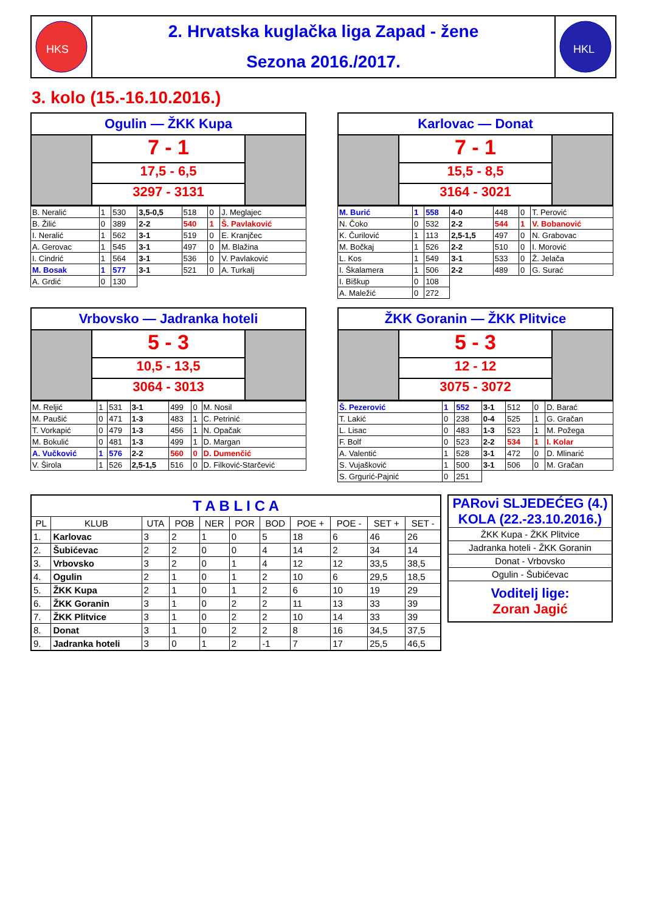HKS
2. Hrvatska kuglačka liga Zapad - žene
Sezona 2016./2017.
HKL
3. kolo (15.-16.10.2016.)
Ogulin — ŽKK Kupa
7 - 1
17,5 - 6,5
3297 - 3131
| B. Neralić | 1 | 530 | 3,5-0,5 | 518 | 0 | J. Meglajec |
| B. Žilić | 0 | 389 | 2-2 | 540 | 1 | Š. Pavlaković |
| I. Neralić | 1 | 562 | 3-1 | 519 | 0 | E. Kranjčec |
| A. Gerovac | 1 | 545 | 3-1 | 497 | 0 | M. Blažina |
| I. Cindrić | 1 | 564 | 3-1 | 536 | 0 | V. Pavlaković |
| M. Bosak | 1 | 577 | 3-1 | 521 | 0 | A. Turkalj |
| A. Grdić | 0 | 130 | | | | |
Karlovac — Donat
7 - 1
15,5 - 8,5
3164 - 3021
| M. Burić | 1 | 558 | 4-0 | 448 | 0 | T. Perović |
| N. Čoko | 0 | 532 | 2-2 | 544 | 1 | V. Bobanović |
| K. Čurilović | 1 | 113 | 2,5-1,5 | 497 | 0 | N. Grabovac |
| M. Bočkaj | 1 | 526 | 2-2 | 510 | 0 | I. Morović |
| L. Kos | 1 | 549 | 3-1 | 533 | 0 | Ž. Jelača |
| I. Škalamera | 1 | 506 | 2-2 | 489 | 0 | G. Surać |
| I. Biškup | 0 | 108 | | | | |
| A. Maležić | 0 | 272 | | | | |
Vrbovsko — Jadranka hoteli
5 - 3
10,5 - 13,5
3064 - 3013
| M. Reljić | 1 | 531 | 3-1 | 499 | 0 | M. Nosil |
| M. Paušić | 0 | 471 | 1-3 | 483 | 1 | C. Petrinić |
| T. Vorkapić | 0 | 479 | 1-3 | 456 | 1 | N. Opačak |
| M. Bokulić | 0 | 481 | 1-3 | 499 | 1 | D. Margan |
| A. Vučković | 1 | 576 | 2-2 | 560 | 0 | D. Dumenčić |
| V. Širola | 1 | 526 | 2,5-1,5 | 516 | 0 | D. Filković-Starčević |
ŽKK Goranin — ŽKK Plitvice
5 - 3
12 - 12
3075 - 3072
| Š. Pezerović | 1 | 552 | 3-1 | 512 | 0 | D. Barać |
| T. Lakić | 0 | 238 | 0-4 | 525 | 1 | G. Gračan |
| L. Lisac | 0 | 483 | 1-3 | 523 | 1 | M. Požega |
| F. Bolf | 0 | 523 | 2-2 | 534 | 1 | I. Kolar |
| A. Valentić | 1 | 528 | 3-1 | 472 | 0 | D. Mlinarić |
| S. Vujašković | 1 | 500 | 3-1 | 506 | 0 | M. Gračan |
| S. Grgurić-Pajnić | 0 | 251 | | | | |
| T A B L I C A | | | | | | | | | | |
| PL | KLUB | UTA | POB | NER | POR | BOD | POE + | POE - | SET + | SET - |
| 1. | Karlovac | 3 | 2 | 1 | 0 | 5 | 18 | 6 | 46 | 26 |
| 2. | Šubićevac | 2 | 2 | 0 | 0 | 4 | 14 | 2 | 34 | 14 |
| 3. | Vrbovsko | 3 | 2 | 0 | 1 | 4 | 12 | 12 | 33,5 | 38,5 |
| 4. | Ogulin | 2 | 1 | 0 | 1 | 2 | 10 | 6 | 29,5 | 18,5 |
| 5. | ŽKK Kupa | 2 | 1 | 0 | 1 | 2 | 6 | 10 | 19 | 29 |
| 6. | ŽKK Goranin | 3 | 1 | 0 | 2 | 2 | 11 | 13 | 33 | 39 |
| 7. | ŽKK Plitvice | 3 | 1 | 0 | 2 | 2 | 10 | 14 | 33 | 39 |
| 8. | Donat | 3 | 1 | 0 | 2 | 2 | 8 | 16 | 34,5 | 37,5 |
| 9. | Jadranka hoteli | 3 | 0 | 1 | 2 | -1 | 7 | 17 | 25,5 | 46,5 |
| PARovi SLJEDEĆEG (4.) KOLA (22.-23.10.2016.) |
| ŽKK Kupa - ŽKK Plitvice |
| Jadranka hoteli - ŽKK Goranin |
| Donat - Vrbovsko |
| Ogulin - Šubićevac |
| Voditelj lige: Zoran Jagić |